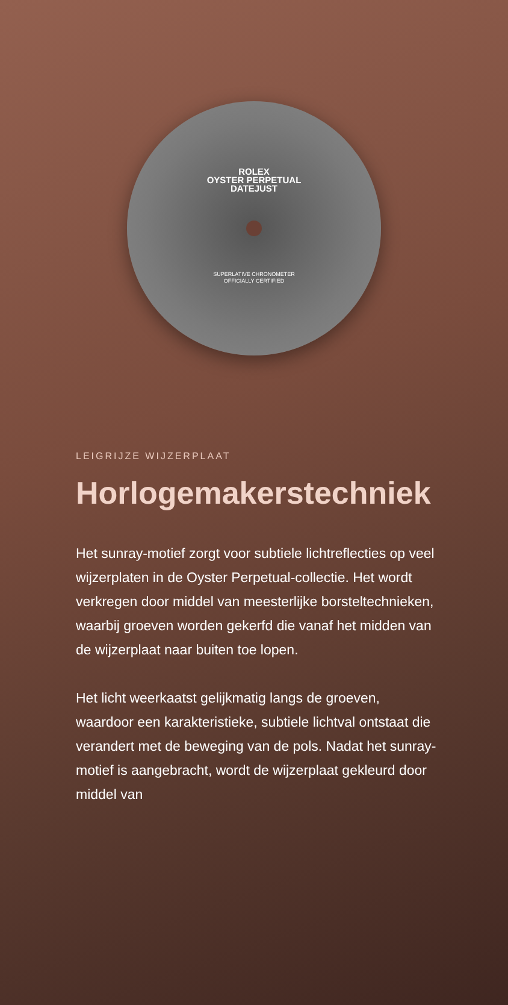ROLEX
OYSTER PERPETUAL
DATEJUST
SUPERLATIVE CHRONOMETER
OFFICIALLY CERTIFIED
LEIGRIJZE WIJZERPLAAT
Horlogemakerstechniek
Het sunray-motief zorgt voor subtiele lichtreflecties op veel wijzerplaten in de Oyster Perpetual-collectie. Het wordt verkregen door middel van meesterlijke borsteltechnieken, waarbij groeven worden gekerfd die vanaf het midden van de wijzerplaat naar buiten toe lopen.
Het licht weerkaatst gelijkmatig langs de groeven, waardoor een karakteristieke, subtiele lichtval ontstaat die verandert met de beweging van de pols. Nadat het sunray-motief is aangebracht, wordt de wijzerplaat gekleurd door middel van